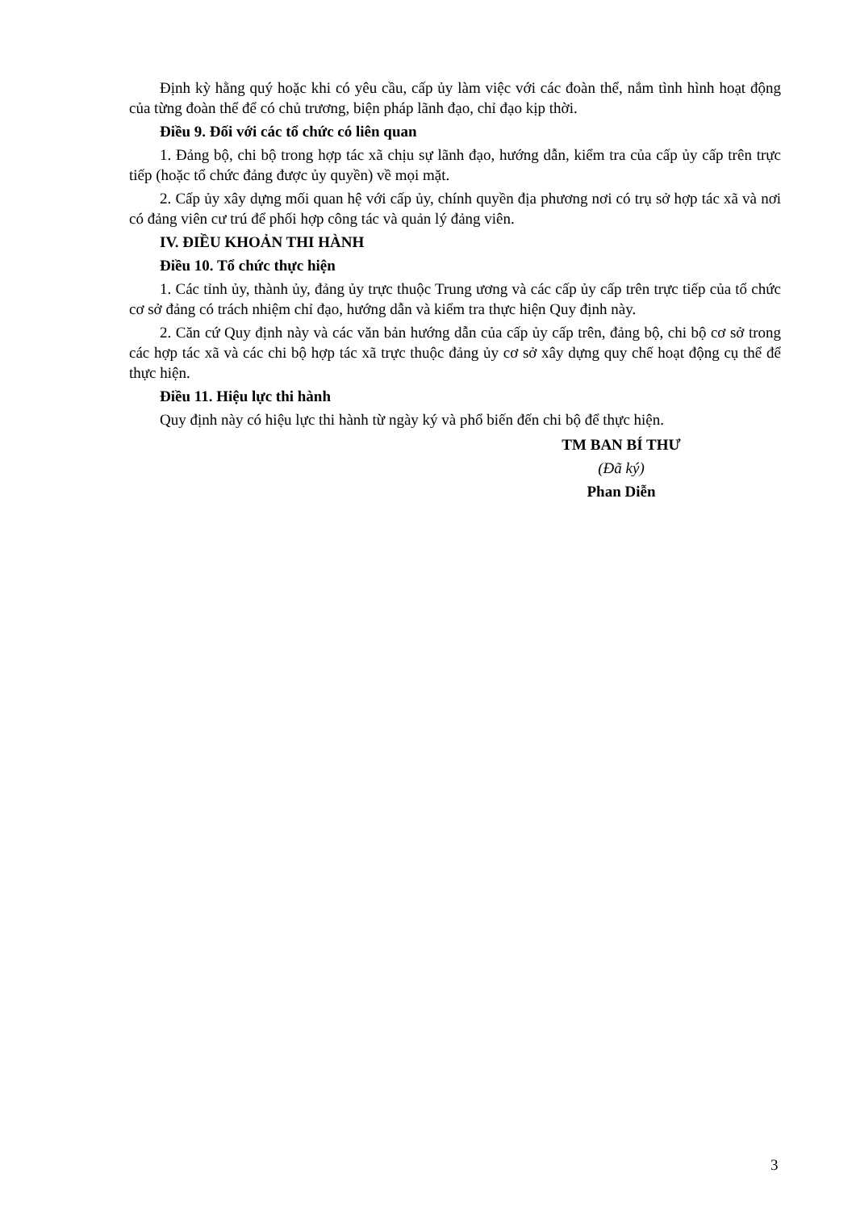Định kỳ hằng quý hoặc khi có yêu cầu, cấp ủy làm việc với các đoàn thể, nắm tình hình hoạt động của từng đoàn thể để có chủ trương, biện pháp lãnh đạo, chỉ đạo kịp thời.
Điều 9. Đối với các tổ chức có liên quan
1. Đảng bộ, chi bộ trong hợp tác xã chịu sự lãnh đạo, hướng dẫn, kiểm tra của cấp ủy cấp trên trực tiếp (hoặc tổ chức đảng được ủy quyền) về mọi mặt.
2. Cấp ủy xây dựng mối quan hệ với cấp ủy, chính quyền địa phương nơi có trụ sở hợp tác xã và nơi có đảng viên cư trú để phối hợp công tác và quản lý đảng viên.
IV. ĐIỀU KHOẢN THI HÀNH
Điều 10. Tổ chức thực hiện
1. Các tỉnh ủy, thành ủy, đảng ủy trực thuộc Trung ương và các cấp ủy cấp trên trực tiếp của tổ chức cơ sở đảng có trách nhiệm chỉ đạo, hướng dẫn và kiểm tra thực hiện Quy định này.
2. Căn cứ Quy định này và các văn bản hướng dẫn của cấp ủy cấp trên, đảng bộ, chi bộ cơ sở trong các hợp tác xã và các chi bộ hợp tác xã trực thuộc đảng ủy cơ sở xây dựng quy chế hoạt động cụ thể để thực hiện.
Điều 11. Hiệu lực thi hành
Quy định này có hiệu lực thi hành từ ngày ký và phổ biến đến chi bộ để thực hiện.
TM BAN BÍ THƯ
(Đã ký)
Phan Diễn
3